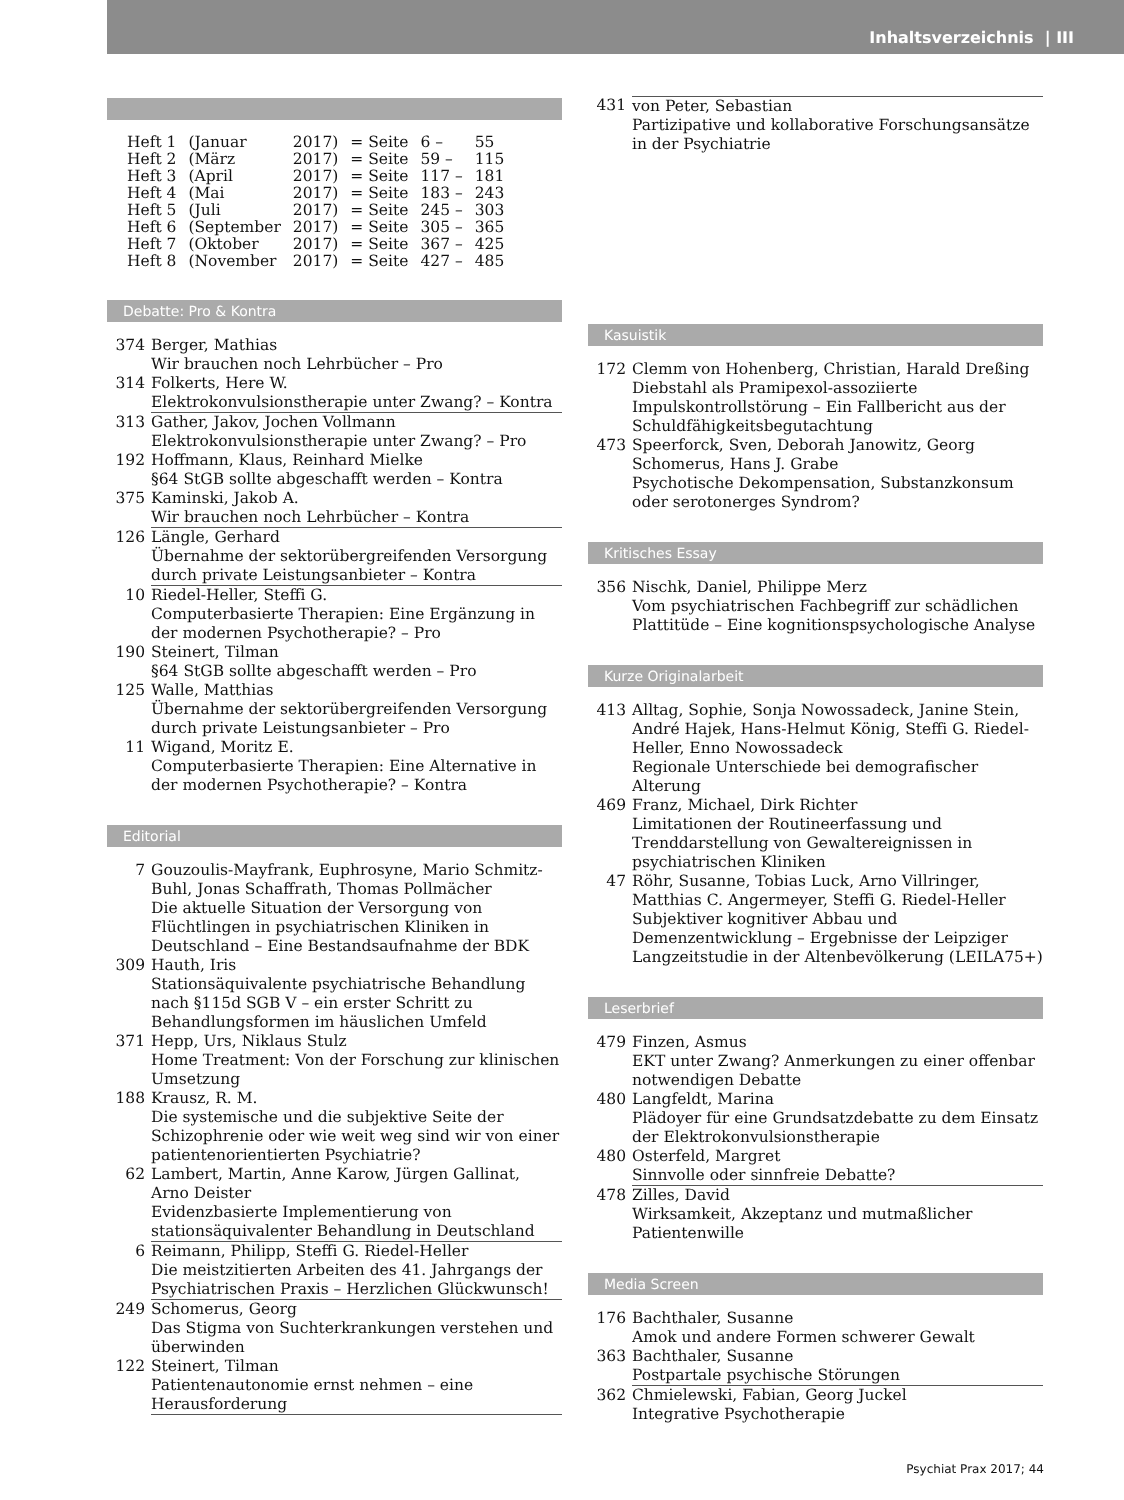Inhaltsverzeichnis | III
| Heft 1 | (Januar | 2017) | = Seite | 6 – | 55 |
| Heft 2 | (März | 2017) | = Seite | 59 – | 115 |
| Heft 3 | (April | 2017) | = Seite | 117 – | 181 |
| Heft 4 | (Mai | 2017) | = Seite | 183 – | 243 |
| Heft 5 | (Juli | 2017) | = Seite | 245 – | 303 |
| Heft 6 | (September | 2017) | = Seite | 305 – | 365 |
| Heft 7 | (Oktober | 2017) | = Seite | 367 – | 425 |
| Heft 8 | (November | 2017) | = Seite | 427 – | 485 |
Debatte: Pro & Kontra
374 Berger, Mathias
Wir brauchen noch Lehrbücher – Pro
314 Folkerts, Here W.
Elektrokonvulsionstherapie unter Zwang? – Kontra
313 Gather, Jakov, Jochen Vollmann
Elektrokonvulsionstherapie unter Zwang? – Pro
192 Hoffmann, Klaus, Reinhard Mielke
§64 StGB sollte abgeschafft werden – Kontra
375 Kaminski, Jakob A.
Wir brauchen noch Lehrbücher – Kontra
126 Längle, Gerhard
Übernahme der sektorübergreifenden Versorgung durch private Leistungsanbieter – Kontra
10 Riedel-Heller, Steffi G.
Computerbasierte Therapien: Eine Ergänzung in der modernen Psychotherapie? – Pro
190 Steinert, Tilman
§64 StGB sollte abgeschafft werden – Pro
125 Walle, Matthias
Übernahme der sektorübergreifenden Versorgung durch private Leistungsanbieter – Pro
11 Wigand, Moritz E.
Computerbasierte Therapien: Eine Alternative in der modernen Psychotherapie? – Kontra
Editorial
7 Gouzoulis-Mayfrank, Euphrosyne, Mario Schmitz-Buhl, Jonas Schaffrath, Thomas Pollmächer
Die aktuelle Situation der Versorgung von Flüchtlingen in psychiatrischen Kliniken in Deutschland – Eine Bestandsaufnahme der BDK
309 Hauth, Iris
Stationsäquivalente psychiatrische Behandlung nach §115d SGB V – ein erster Schritt zu Behandlungsformen im häuslichen Umfeld
371 Hepp, Urs, Niklaus Stulz
Home Treatment: Von der Forschung zur klinischen Umsetzung
188 Krausz, R. M.
Die systemische und die subjektive Seite der Schizophrenie oder wie weit weg sind wir von einer patientenorientierten Psychiatrie?
62 Lambert, Martin, Anne Karow, Jürgen Gallinat, Arno Deister
Evidenzbasierte Implementierung von stationsäquivalenter Behandlung in Deutschland
6 Reimann, Philipp, Steffi G. Riedel-Heller
Die meistzitierten Arbeiten des 41. Jahrgangs der Psychiatrischen Praxis – Herzlichen Glückwunsch!
249 Schomerus, Georg
Das Stigma von Suchterkrankungen verstehen und überwinden
122 Steinert, Tilman
Patientenautonomie ernst nehmen – eine Herausforderung
431 von Peter, Sebastian
Partizipative und kollaborative Forschungsansätze in der Psychiatrie
Kasuistik
172 Clemm von Hohenberg, Christian, Harald Dreßing
Diebstahl als Pramipexol-assoziierte Impulskontrollstörung – Ein Fallbericht aus der Schuldfähigkeitsbegutachtung
473 Speerforck, Sven, Deborah Janowitz, Georg Schomerus, Hans J. Grabe
Psychotische Dekompensation, Substanzkonsum oder serotonerges Syndrom?
Kritisches Essay
356 Nischk, Daniel, Philippe Merz
Vom psychiatrischen Fachbegriff zur schädlichen Plattitüde – Eine kognitionspsychologische Analyse
Kurze Originalarbeit
413 Alltag, Sophie, Sonja Nowossadeck, Janine Stein, André Hajek, Hans-Helmut König, Steffi G. Riedel-Heller, Enno Nowossadeck
Regionale Unterschiede bei demografischer Alterung
469 Franz, Michael, Dirk Richter
Limitationen der Routineerfassung und Trenddarstellung von Gewaltereignissen in psychiatrischen Kliniken
47 Röhr, Susanne, Tobias Luck, Arno Villringer, Matthias C. Angermeyer, Steffi G. Riedel-Heller
Subjektiver kognitiver Abbau und Demenzentwicklung – Ergebnisse der Leipziger Langzeitstudie in der Altenbevölkerung (LEILA75+)
Leserbrief
479 Finzen, Asmus
EKT unter Zwang? Anmerkungen zu einer offenbar notwendigen Debatte
480 Langfeldt, Marina
Plädoyer für eine Grundsatzdebatte zu dem Einsatz der Elektrokonvulsionstherapie
480 Osterfeld, Margret
Sinnvolle oder sinnfreie Debatte?
478 Zilles, David
Wirksamkeit, Akzeptanz und mutmaßlicher Patientenwille
Media Screen
176 Bachthaler, Susanne
Amok und andere Formen schwerer Gewalt
363 Bachthaler, Susanne
Postpartale psychische Störungen
362 Chmielewski, Fabian, Georg Juckel
Integrative Psychotherapie
Psychiat Prax 2017; 44